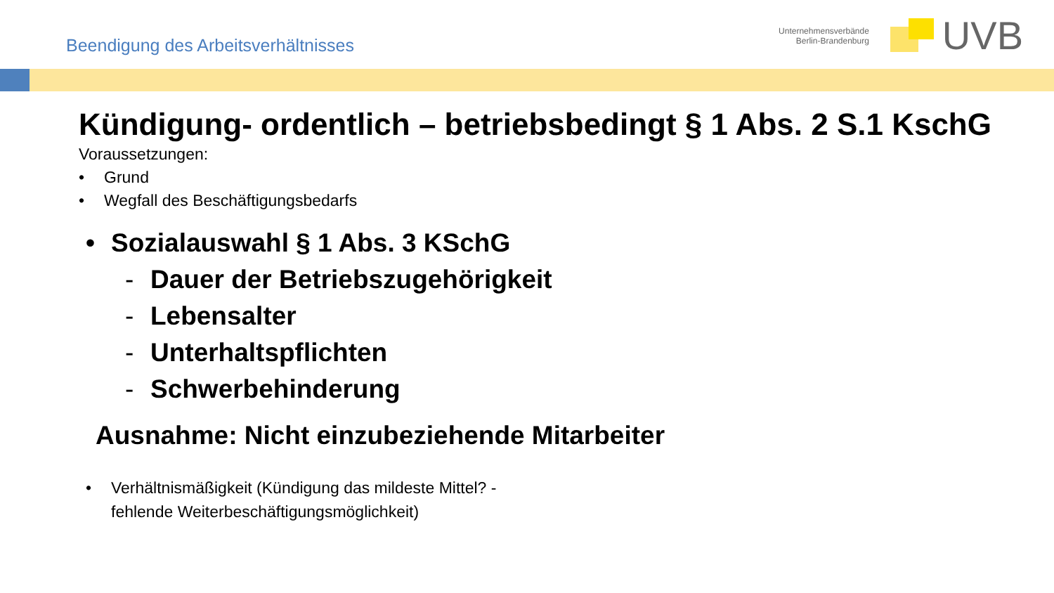Beendigung des Arbeitsverhältnisses
Unternehmensverbände
Berlin-Brandenburg
UVB
Kündigung- ordentlich – betriebsbedingt § 1 Abs. 2 S.1 KschG
Voraussetzungen:
• Grund
• Wegfall des Beschäftigungsbedarfs
• Sozialauswahl § 1 Abs. 3 KSchG
- Dauer der Betriebszugehörigkeit
- Lebensalter
- Unterhaltspflichten
- Schwerbehinderung
Ausnahme: Nicht einzubeziehende Mitarbeiter
• Verhältnismäßigkeit (Kündigung das mildeste Mittel? -
fehlende Weiterbeschäftigungsmöglichkeit)